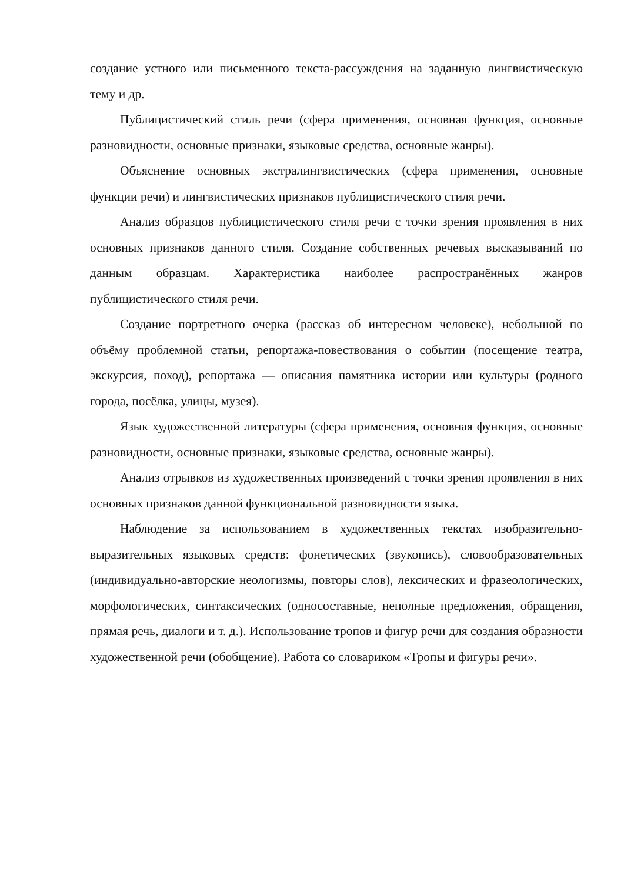создание устного или письменного текста-рассуждения на заданную лингвистическую тему и др.
Публицистический стиль речи (сфера применения, основная функция, основные разновидности, основные признаки, языковые средства, основные жанры).
Объяснение основных экстралингвистических (сфера применения, основные функции речи) и лингвистических признаков публицистического стиля речи.
Анализ образцов публицистического стиля речи с точки зрения проявления в них основных признаков данного стиля. Создание собственных речевых высказываний по данным образцам. Характеристика наиболее распространённых жанров публицистического стиля речи.
Создание портретного очерка (рассказ об интересном человеке), небольшой по объёму проблемной статьи, репортажа-повествования о событии (посещение театра, экскурсия, поход), репортажа — описания памятника истории или культуры (родного города, посёлка, улицы, музея).
Язык художественной литературы (сфера применения, основная функция, основные разновидности, основные признаки, языковые средства, основные жанры).
Анализ отрывков из художественных произведений с точки зрения проявления в них основных признаков данной функциональной разновидности языка.
Наблюдение за использованием в художественных текстах изобразительно-выразительных языковых средств: фонетических (звукопись), словообразовательных (индивидуально-авторские неологизмы, повторы слов), лексических и фразеологических, морфологических, синтаксических (односоставные, неполные предложения, обращения, прямая речь, диалоги и т. д.). Использование тропов и фигур речи для создания образности художественной речи (обобщение). Работа со словариком «Тропы и фигуры речи».